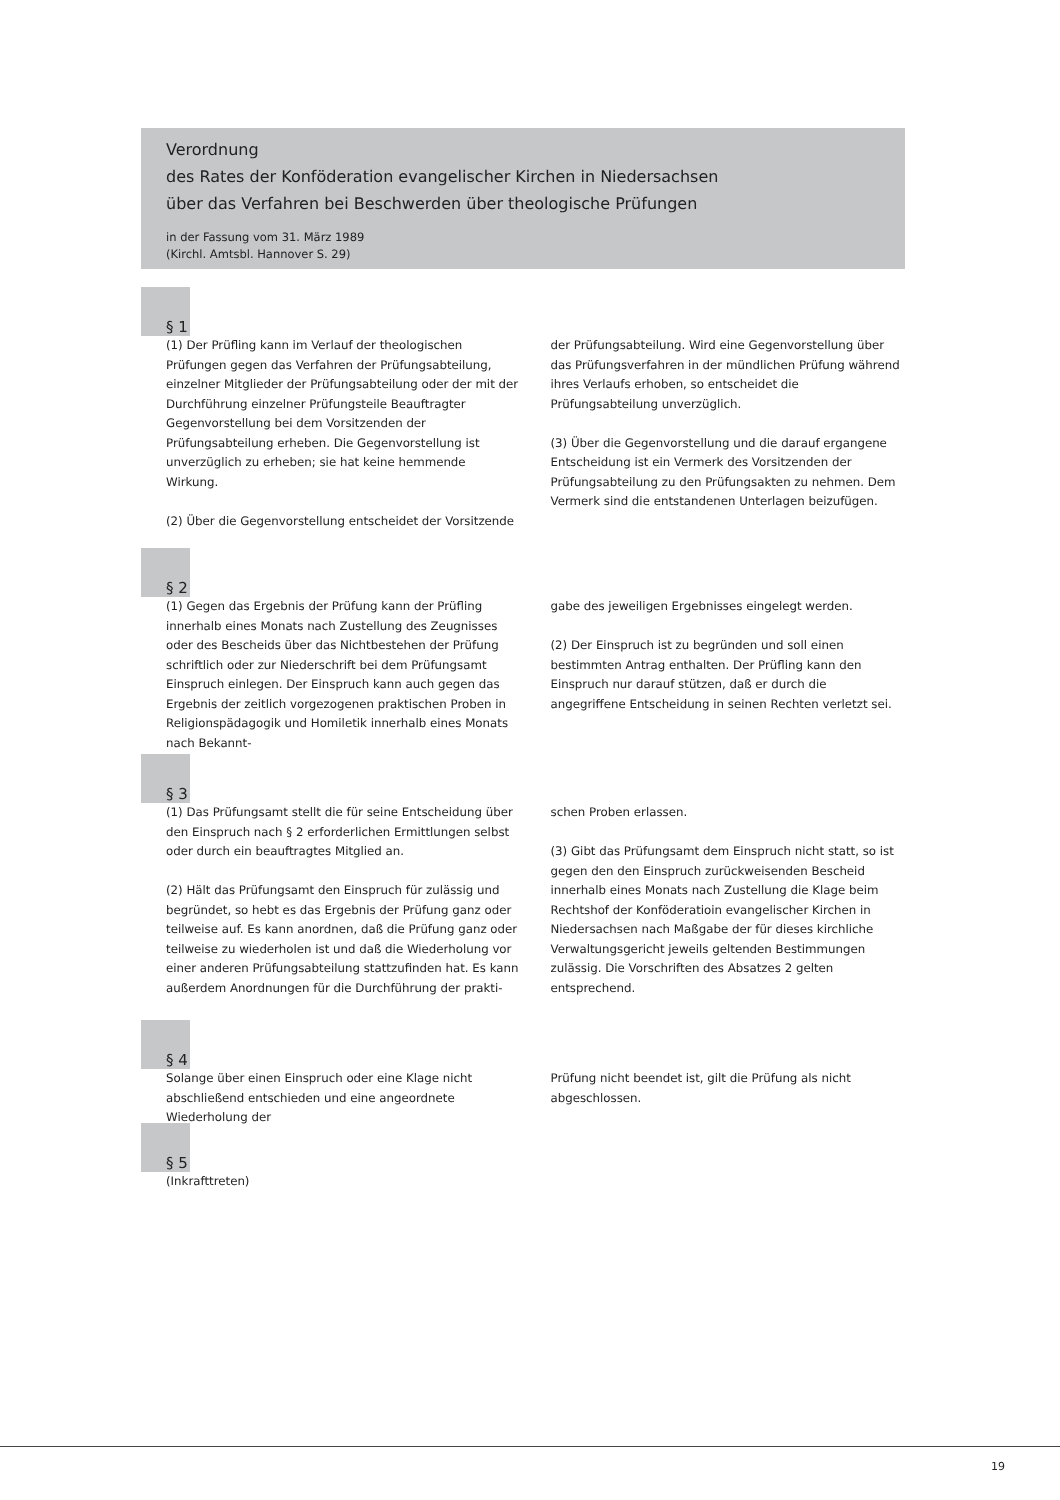Verordnung
des Rates der Konföderation evangelischer Kirchen in Niedersachsen
über das Verfahren bei Beschwerden über theologische Prüfungen
in der Fassung vom 31. März 1989
(Kirchl. Amtsbl. Hannover S. 29)
§ 1
(1) Der Prüfling kann im Verlauf der theologischen Prüfungen gegen das Verfahren der Prüfungsabteilung, einzelner Mitglieder der Prüfungsabteilung oder der mit der Durchführung einzelner Prüfungsteile Beauftragter Gegenvorstellung bei dem Vorsitzenden der Prüfungsabteilung erheben. Die Gegenvorstellung ist unverzüglich zu erheben; sie hat keine hemmende Wirkung.
(2) Über die Gegenvorstellung entscheidet der Vorsitzende
der Prüfungsabteilung. Wird eine Gegenvorstellung über das Prüfungsverfahren in der mündlichen Prüfung während ihres Verlaufs erhoben, so entscheidet die Prüfungsabteilung unverzüglich.
(3) Über die Gegenvorstellung und die darauf ergangene Entscheidung ist ein Vermerk des Vorsitzenden der Prüfungsabteilung zu den Prüfungsakten zu nehmen. Dem Vermerk sind die entstandenen Unterlagen beizufügen.
§ 2
(1) Gegen das Ergebnis der Prüfung kann der Prüfling innerhalb eines Monats nach Zustellung des Zeugnisses oder des Bescheids über das Nichtbestehen der Prüfung schriftlich oder zur Niederschrift bei dem Prüfungsamt Einspruch einlegen. Der Einspruch kann auch gegen das Ergebnis der zeitlich vorgezogenen praktischen Proben in Religionspädagogik und Homiletik innerhalb eines Monats nach Bekannt-
gabe des jeweiligen Ergebnisses eingelegt werden.
(2) Der Einspruch ist zu begründen und soll einen bestimmten Antrag enthalten. Der Prüfling kann den Einspruch nur darauf stützen, daß er durch die angegriffene Entscheidung in seinen Rechten verletzt sei.
§ 3
(1) Das Prüfungsamt stellt die für seine Entscheidung über den Einspruch nach § 2 erforderlichen Ermittlungen selbst oder durch ein beauftragtes Mitglied an.
(2) Hält das Prüfungsamt den Einspruch für zulässig und begründet, so hebt es das Ergebnis der Prüfung ganz oder teilweise auf. Es kann anordnen, daß die Prüfung ganz oder teilweise zu wiederholen ist und daß die Wiederholung vor einer anderen Prüfungsabteilung stattzufinden hat. Es kann außerdem Anordnungen für die Durchführung der prakti-
schen Proben erlassen.
(3) Gibt das Prüfungsamt dem Einspruch nicht statt, so ist gegen den den Einspruch zurückweisenden Bescheid innerhalb eines Monats nach Zustellung die Klage beim Rechtshof der Konföderatioin evangelischer Kirchen in Niedersachsen nach Maßgabe der für dieses kirchliche Verwaltungsgericht jeweils geltenden Bestimmungen zulässig. Die Vorschriften des Absatzes 2 gelten entsprechend.
§ 4
Solange über einen Einspruch oder eine Klage nicht abschließend entschieden und eine angeordnete Wiederholung der
Prüfung nicht beendet ist, gilt die Prüfung als nicht abgeschlossen.
§ 5
(Inkrafttreten)
19